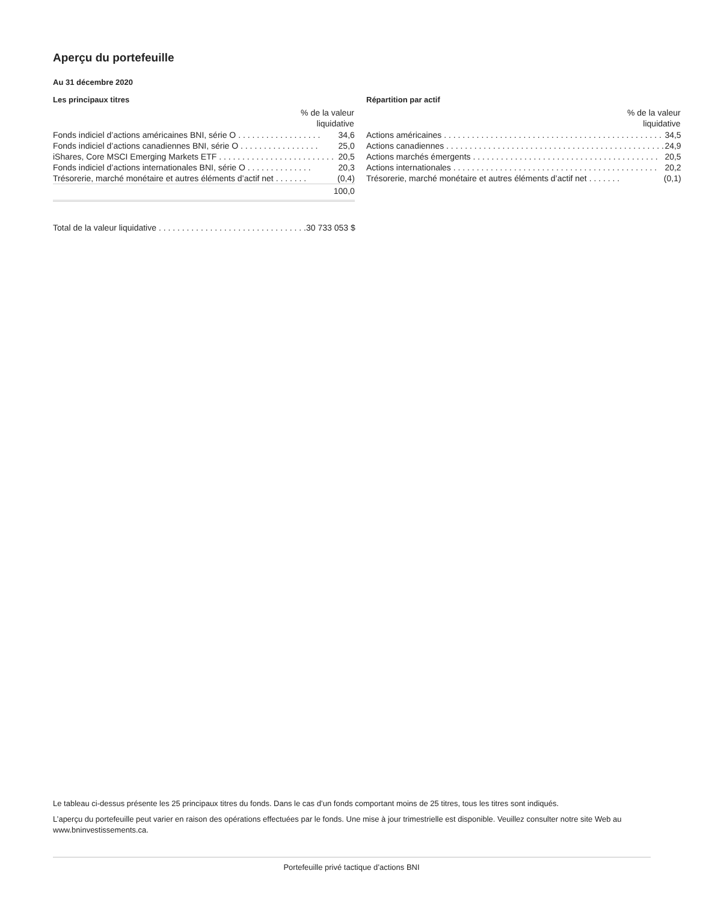Aperçu du portefeuille
Au 31 décembre 2020
Les principaux titres
| % de la valeur liquidative | |
| --- | --- |
| Fonds indiciel d’actions américaines BNI, série O . . . . . . . . . . . . . . . . . . | 34,6 |
| Fonds indiciel d’actions canadiennes BNI, série O . . . . . . . . . . . . . . . . . | 25,0 |
| iShares, Core MSCI Emerging Markets ETF . . . . . . . . . . . . . . . . . . . . . . . . . | 20,5 |
| Fonds indiciel d’actions internationales BNI, série O . . . . . . . . . . . . . . | 20,3 |
| Trésorerie, marché monétaire et autres éléments d’actif net . . . . . . . | (0,4) |
| | 100,0 |
| Total de la valeur liquidative . . . . . . . . . . . . . . . . . . . . . . . . . . . . . . . . | 30 733 053 $ |
Répartition par actif
| % de la valeur liquidative | |
| --- | --- |
| Actions américaines . . . . . . . . . . . . . . . . . . . . . . . . . . . . . . . . . . . . . . . . . . . . . . . | 34,5 |
| Actions canadiennes . . . . . . . . . . . . . . . . . . . . . . . . . . . . . . . . . . . . . . . . . . . . . . . | 24,9 |
| Actions marchés émergents . . . . . . . . . . . . . . . . . . . . . . . . . . . . . . . . . . . . . . . . | 20,5 |
| Actions internationales . . . . . . . . . . . . . . . . . . . . . . . . . . . . . . . . . . . . . . . . . . . . | 20,2 |
| Trésorerie, marché monétaire et autres éléments d’actif net . . . . . . . | (0,1) |
Le tableau ci-dessus présente les 25 principaux titres du fonds. Dans le cas d’un fonds comportant moins de 25 titres, tous les titres sont indiqués.
L’aperçu du portefeuille peut varier en raison des opérations effectuées par le fonds. Une mise à jour trimestrielle est disponible. Veuillez consulter notre site Web au www.bninvestissements.ca.
Portefeuille privé tactique d’actions BNI